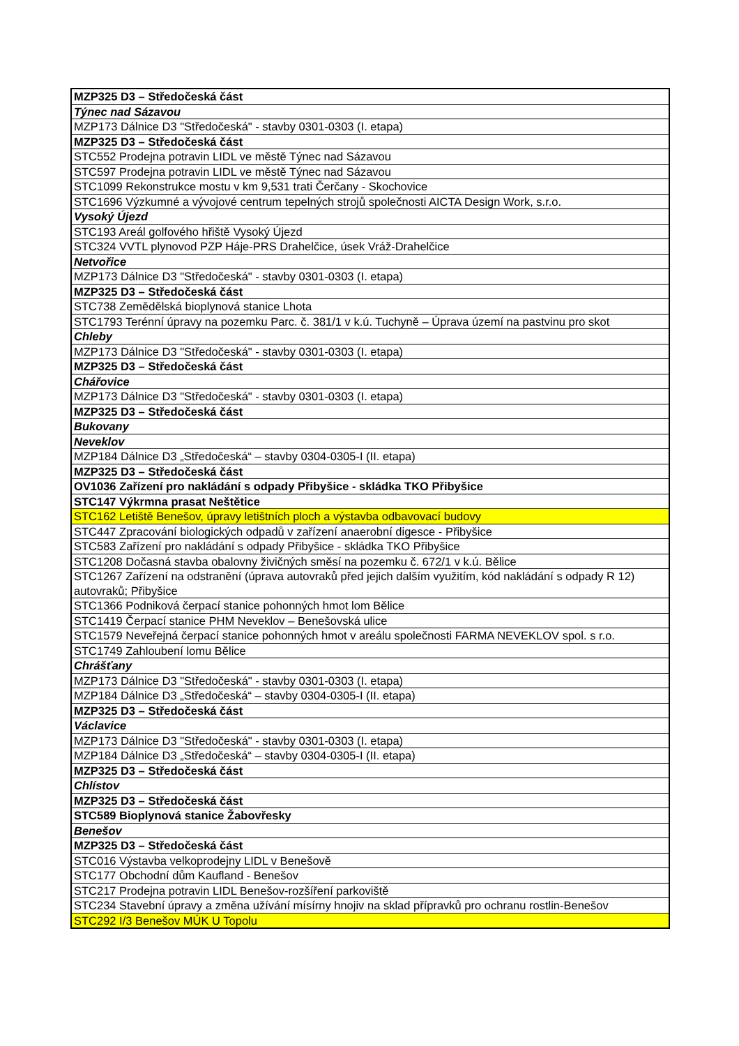| MZP325 D3 – Středočeská část |
| Týnec nad Sázavou |
| MZP173 Dálnice D3 "Středočeská" - stavby 0301-0303 (I. etapa) |
| MZP325 D3 – Středočeská část |
| STC552 Prodejna potravin LIDL ve městě Týnec nad Sázavou |
| STC597 Prodejna potravin LIDL ve městě Týnec nad Sázavou |
| STC1099 Rekonstrukce mostu v km 9,531 trati Čerčany - Skochovice |
| STC1696 Výzkumné a vývojové centrum tepelných strojů společnosti AICTA Design Work, s.r.o. |
| Vysoký Újezd |
| STC193 Areál golfového hřiště Vysoký Újezd |
| STC324 VVTL plynovod PZP Háje-PRS Drahelčice, úsek Vráž-Drahelčice |
| Netvořice |
| MZP173 Dálnice D3 "Středočeská" - stavby 0301-0303 (I. etapa) |
| MZP325 D3 – Středočeská část |
| STC738 Zemědělská bioplynová stanice Lhota |
| STC1793 Terénní úpravy na pozemku Parc. č. 381/1 v k.ú. Tuchyně – Úprava území na pastvinu pro skot |
| Chleby |
| MZP173 Dálnice D3 "Středočeská" - stavby 0301-0303 (I. etapa) |
| MZP325 D3 – Středočeská část |
| Chářovice |
| MZP173 Dálnice D3 "Středočeská" - stavby 0301-0303 (I. etapa) |
| MZP325 D3 – Středočeská část |
| Bukovany |
| Neveklov |
| MZP184 Dálnice D3 „Středočeská“ – stavby 0304-0305-I (II. etapa) |
| MZP325 D3 – Středočeská část |
| OV1036 Zařízení pro nakládání s odpady Přibyšice - skládka TKO Přibyšice |
| STC147 Výkrmna prasat Neštětice |
| STC162 Letiště Benešov, úpravy letištních ploch a výstavba odbavovací budovy |
| STC447 Zpracování biologických odpadů v zařízení anaerobní digesce - Přibyšice |
| STC583 Zařízení pro nakládání s odpady Přibyšice - skládka TKO Přibyšice |
| STC1208 Dočasná stavba obalovny živičných směsí na pozemku č. 672/1 v k.ú. Bělice |
| STC1267 Zařízení na odstranění (úprava autovraků před jejich dalším využitím, kód nakládání s odpady R 12) autovraků; Přibyšice |
| STC1366 Podniková čerpací stanice pohonných hmot lom Bělice |
| STC1419 Čerpací stanice PHM Neveklov – Benešovská ulice |
| STC1579 Neveřejná čerpací stanice pohonných hmot v areálu společnosti FARMA NEVEKLOV spol. s r.o. |
| STC1749 Zahloubení lomu Bělice |
| Chrášťany |
| MZP173 Dálnice D3 "Středočeská" - stavby 0301-0303 (I. etapa) |
| MZP184 Dálnice D3 „Středočeská“ – stavby 0304-0305-I (II. etapa) |
| MZP325 D3 – Středočeská část |
| Václavice |
| MZP173 Dálnice D3 "Středočeská" - stavby 0301-0303 (I. etapa) |
| MZP184 Dálnice D3 „Středočeská“ – stavby 0304-0305-I (II. etapa) |
| MZP325 D3 – Středočeská část |
| Chlístov |
| MZP325 D3 – Středočeská část |
| STC589 Bioplynová stanice Žabovřesky |
| Benešov |
| MZP325 D3 – Středočeská část |
| STC016 Výstavba velkoprodejny LIDL v Benešově |
| STC177 Obchodní dům Kaufland - Benešov |
| STC217 Prodejna potravin LIDL Benešov-rozšíření parkoviště |
| STC234 Stavební úpravy a změna užívání mísírny hnojiv na sklad přípravků pro ochranu rostlin-Benešov |
| STC292 I/3 Benešov MÚK U Topolu |